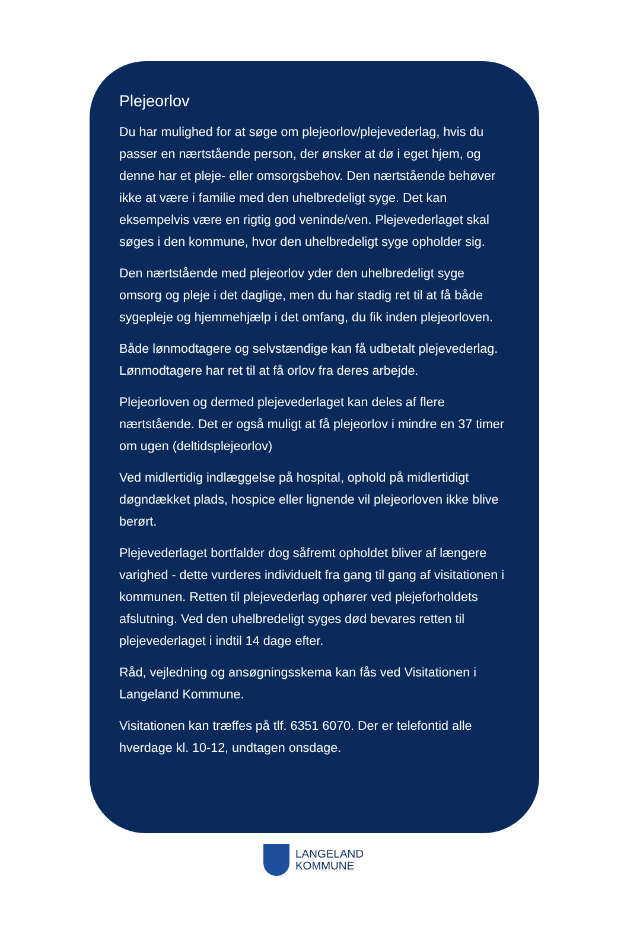Plejeorlov
Du har mulighed for at søge om plejeorlov/plejevederlag, hvis du passer en nærtstående person, der ønsker at dø i eget hjem, og denne har et pleje- eller omsorgsbehov. Den nærtstående behøver ikke at være i familie med den uhelbredeligt syge. Det kan eksempelvis være en rigtig god veninde/ven. Plejevederlaget skal søges i den kommune, hvor den uhelbredeligt syge opholder sig.
Den nærtstående med plejeorlov yder den uhelbredeligt syge omsorg og pleje i det daglige, men du har stadig ret til at få både sygepleje og hjemmehjælp i det omfang, du fik inden plejeorloven.
Både lønmodtagere og selvstændige kan få udbetalt plejevederlag. Lønmodtagere har ret til at få orlov fra deres arbejde.
Plejeorloven og dermed plejevederlaget kan deles af flere nærtstående. Det er også muligt at få plejeorlov i mindre en 37 timer om ugen (deltidsplejeorlov)
Ved midlertidig indlæggelse på hospital, ophold på midlertidigt døgndækket plads, hospice eller lignende vil plejeorloven ikke blive berørt.
Plejevederlaget bortfalder dog såfremt opholdet bliver af længere varighed - dette vurderes individuelt fra gang til gang af visitationen i kommunen. Retten til plejevederlag ophører ved plejeforholdets afslutning. Ved den uhelbredeligt syges død bevares retten til plejevederlaget i indtil 14 dage efter.
Råd, vejledning og ansøgningsskema kan fås ved Visitationen i Langeland Kommune.
Visitationen kan træffes på tlf. 6351 6070. Der er telefontid alle hverdage kl. 10-12, undtagen onsdage.
LANGELAND
KOMMUNE